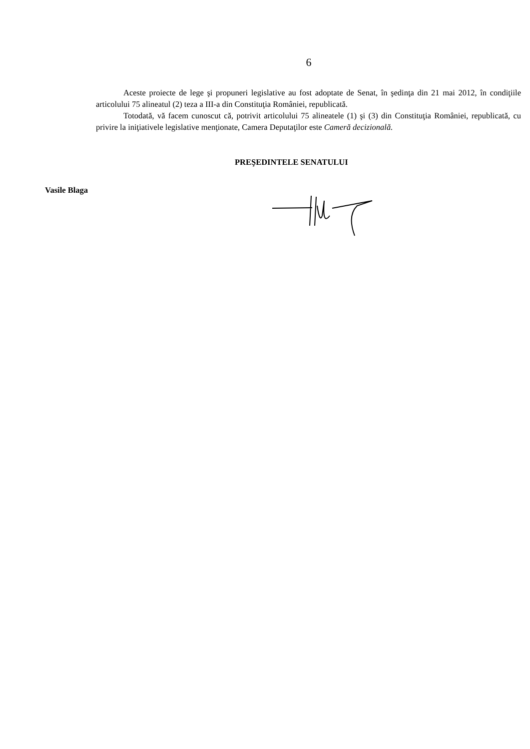6
Aceste proiecte de lege şi propuneri legislative au fost adoptate de Senat, în şedinţa din 21 mai 2012, în condiţiile articolului 75 alineatul (2) teza a III-a din Constituţia României, republicată.
Totodată, vă facem cunoscut că, potrivit articolului 75 alineatele (1) şi (3) din Constituţia României, republicată, cu privire la iniţiativele legislative menţionate, Camera Deputaţilor este Cameră decizională.
PREŞEDINTELE SENATULUI
Vasile Blaga